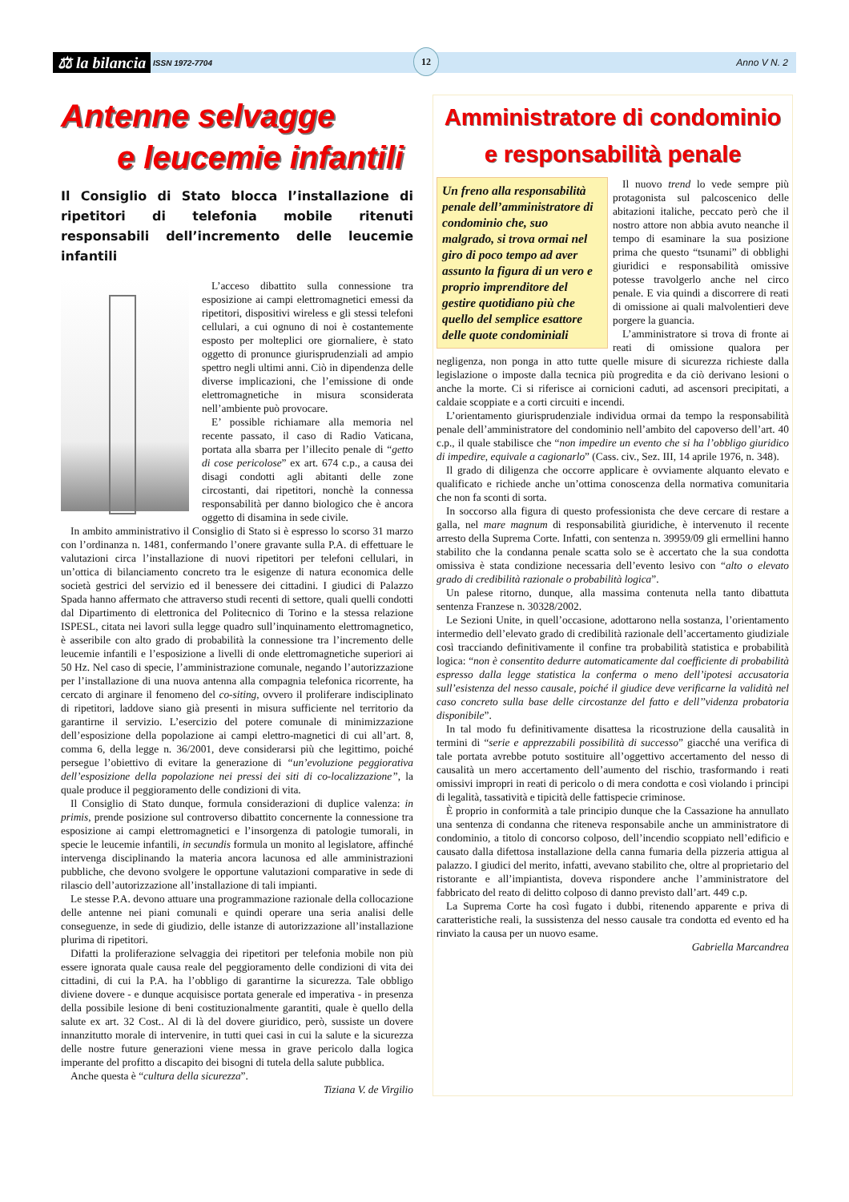⚖ la bilancia ISSN 1972-7704 12 Anno V N. 2
Antenne selvagge
e leucemie infantili
Il Consiglio di Stato blocca l’installazione di ripetitori di telefonia mobile ritenuti responsabili dell’incremento delle leucemie infantili
L’acceso dibattito sulla connessione tra esposizione ai campi elettromagnetici emessi da ripetitori, dispositivi wireless e gli stessi telefoni cellulari, a cui ognuno di noi è costantemente esposto per molteplici ore giornaliere, è stato oggetto di pronunce giurisprudenziali ad ampio spettro negli ultimi anni. Ciò in dipendenza delle diverse implicazioni, che l’emissione di onde elettromagnetiche in misura sconsiderata nell’ambiente può provocare.
E’ possible richiamare alla memoria nel recente passato, il caso di Radio Vaticana, portata alla sbarra per l’illecito penale di “getto di cose pericolose” ex art. 674 c.p., a causa dei disagi condotti agli abitanti delle zone circostanti, dai ripetitori, nonchè la connessa responsabilità per danno biologico che è ancora oggetto di disamina in sede civile.
In ambito amministrativo il Consiglio di Stato si è espresso lo scorso 31 marzo con l’ordinanza n. 1481, confermando l’onere gravante sulla P.A. di effettuare le valutazioni circa l’installazione di nuovi ripetitori per telefoni cellulari, in un’ottica di bilanciamento concreto tra le esigenze di natura economica delle società gestrici del servizio ed il benessere dei cittadini. I giudici di Palazzo Spada hanno affermato che attraverso studi recenti di settore, quali quelli condotti dal Dipartimento di elettronica del Politecnico di Torino e la stessa relazione ISPESL, citata nei lavori sulla legge quadro sull’inquinamento elettromagnetico, è asseribile con alto grado di probabilità la connessione tra l’incremento delle leucemie infantili e l’esposizione a livelli di onde elettromagnetiche superiori ai 50 Hz. Nel caso di specie, l’amministrazione comunale, negando l’autorizzazione per l’installazione di una nuova antenna alla compagnia telefonica ricorrente, ha cercato di arginare il fenomeno del co-siting, ovvero il proliferare indisciplinato di ripetitori, laddove siano già presenti in misura sufficiente nel territorio da garantirne il servizio. L’esercizio del potere comunale di minimizzazione dell’esposizione della popolazione ai campi elettro-magnetici di cui all’art. 8, comma 6, della legge n. 36/2001, deve considerarsi più che legittimo, poiché persegue l’obiettivo di evitare la generazione di “un’evoluzione peggiorativa dell’esposizione della popolazione nei pressi dei siti di co-localizzazione”, la quale produce il peggioramento delle condizioni di vita.
Il Consiglio di Stato dunque, formula considerazioni di duplice valenza: in primis, prende posizione sul controverso dibattito concernente la connessione tra esposizione ai campi elettromagnetici e l’insorgenza di patologie tumorali, in specie le leucemie infantili, in secundis formula un monito al legislatore, affinché intervenga disciplinando la materia ancora lacunosa ed alle amministrazioni pubbliche, che devono svolgere le opportune valutazioni comparative in sede di rilascio dell’autorizzazione all’installazione di tali impianti.
Le stesse P.A. devono attuare una programmazione razionale della collocazione delle antenne nei piani comunali e quindi operare una seria analisi delle conseguenze, in sede di giudizio, delle istanze di autorizzazione all’installazione plurima di ripetitori.
Difatti la proliferazione selvaggia dei ripetitori per telefonia mobile non più essere ignorata quale causa reale del peggioramento delle condizioni di vita dei cittadini, di cui la P.A. ha l’obbligo di garantirne la sicurezza. Tale obbligo diviene dovere - e dunque acquisisce portata generale ed imperativa - in presenza della possibile lesione di beni costituzionalmente garantiti, quale è quello della salute ex art. 32 Cost.. Al di là del dovere giuridico, però, sussiste un dovere innanzitutto morale di intervenire, in tutti quei casi in cui la salute e la sicurezza delle nostre future generazioni viene messa in grave pericolo dalla logica imperante del profitto a discapito dei bisogni di tutela della salute pubblica.
Anche questa è “cultura della sicurezza”.
Tiziana V. de Virgilio
Amministratore di condominio
e responsabilità penale
Un freno alla responsabilità penale dell’amministratore di condominio che, suo malgrado, si trova ormai nel giro di poco tempo ad aver assunto la figura di un vero e proprio imprenditore del gestire quotidiano più che quello del semplice esattore delle quote condominiali
Il nuovo trend lo vede sempre più protagonista sul palcoscenico delle abitazioni italiche, peccato però che il nostro attore non abbia avuto neanche il tempo di esaminare la sua posizione prima che questo “tsunami” di obblighi giuridici e responsabilità omissive potesse travolgerlo anche nel circo penale. E via quindi a discorrere di reati di omissione ai quali malvolentieri deve porgere la guancia.
L’amministratore si trova di fronte ai reati di omissione qualora per negligenza, non ponga in atto tutte quelle misure di sicurezza richieste dalla legislazione o imposte dalla tecnica più progredita e da ciò derivano lesioni o anche la morte. Ci si riferisce ai cornicioni caduti, ad ascensori precipitati, a caldaie scoppiate e a corti circuiti e incendi.
L’orientamento giurisprudenziale individua ormai da tempo la responsabilità penale dell’amministratore del condominio nell’ambito del capoverso dell’art. 40 c.p., il quale stabilisce che “non impedire un evento che si ha l’obbligo giuridico di impedire, equivale a cagionarlo” (Cass. civ., Sez. III, 14 aprile 1976, n. 348).
Il grado di diligenza che occorre applicare è ovviamente alquanto elevato e qualificato e richiede anche un’ottima conoscenza della normativa comunitaria che non fa sconti di sorta.
In soccorso alla figura di questo professionista che deve cercare di restare a galla, nel mare magnum di responsabilità giuridiche, è intervenuto il recente arresto della Suprema Corte. Infatti, con sentenza n. 39959/09 gli ermellini hanno stabilito che la condanna penale scatta solo se è accertato che la sua condotta omissiva è stata condizione necessaria dell’evento lesivo con “alto o elevato grado di credibilità razionale o probabilità logica”.
Un palese ritorno, dunque, alla massima contenuta nella tanto dibattuta sentenza Franzese n. 30328/2002.
Le Sezioni Unite, in quell’occasione, adottarono nella sostanza, l’orientamento intermedio dell’elevato grado di credibilità razionale dell’accertamento giudiziale così tracciando definitivamente il confine tra probabilità statistica e probabilità logica: “non è consentito dedurre automaticamente dal coefficiente di probabilità espresso dalla legge statistica la conferma o meno dell’ipotesi accusatoria sull’esistenza del nesso causale, poiché il giudice deve verificarne la validità nel caso concreto sulla base delle circostanze del fatto e dell’’videnza probatoria disponibile”.
In tal modo fu definitivamente disattesa la ricostruzione della causalità in termini di “serie e apprezzabili possibilità di successo” giacché una verifica di tale portata avrebbe potuto sostituire all’oggettivo accertamento del nesso di causalità un mero accertamento dell’aumento del rischio, trasformando i reati omissivi impropri in reati di pericolo o di mera condotta e così violando i principi di legalità, tassatività e tipicità delle fattispecie criminose.
È proprio in conformità a tale principio dunque che la Cassazione ha annullato una sentenza di condanna che riteneva responsabile anche un amministratore di condominio, a titolo di concorso colposo, dell’incendio scoppiato nell’edificio e causato dalla difettosa installazione della canna fumaria della pizzeria attigua al palazzo. I giudici del merito, infatti, avevano stabilito che, oltre al proprietario del ristorante e all’impiantista, doveva rispondere anche l’amministratore del fabbricato del reato di delitto colposo di danno previsto dall’art. 449 c.p.
La Suprema Corte ha così fugato i dubbi, ritenendo apparente e priva di caratteristiche reali, la sussistenza del nesso causale tra condotta ed evento ed ha rinviato la causa per un nuovo esame.
Gabriella Marcandrea